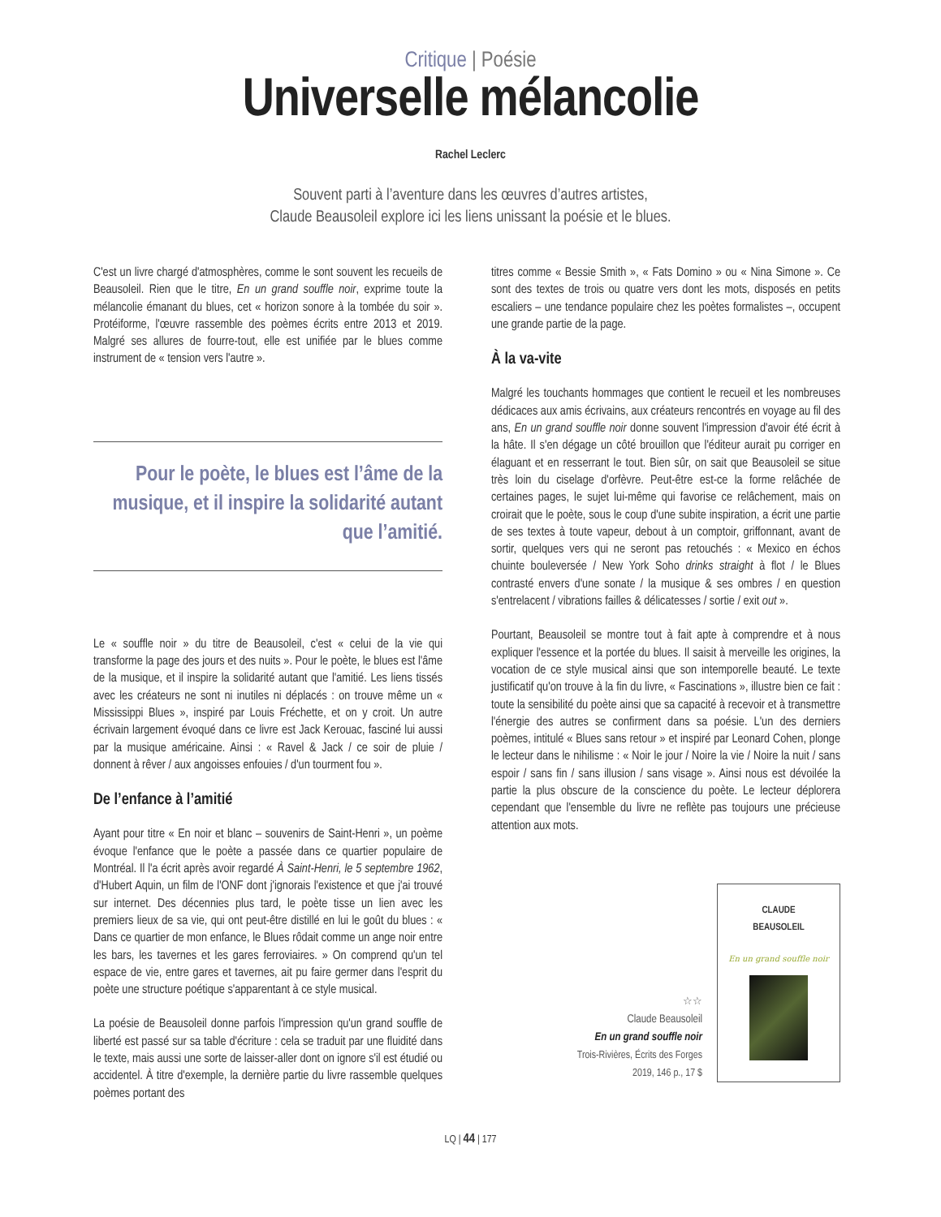Critique | Poésie
Universelle mélancolie
Rachel Leclerc
Souvent parti à l’aventure dans les œuvres d’autres artistes,
Claude Beausoleil explore ici les liens unissant la poésie et le blues.
C'est un livre chargé d'atmosphères, comme le sont souvent les recueils de Beausoleil. Rien que le titre, En un grand souffle noir, exprime toute la mélancolie émanant du blues, cet « horizon sonore à la tombée du soir ». Protéiforme, l'œuvre rassemble des poèmes écrits entre 2013 et 2019. Malgré ses allures de fourre-tout, elle est unifiée par le blues comme instrument de « tension vers l'autre ».
Pour le poète, le blues est l’âme de la musique, et il inspire la solidarité autant que l’amitié.
Le « souffle noir » du titre de Beausoleil, c'est « celui de la vie qui transforme la page des jours et des nuits ». Pour le poète, le blues est l'âme de la musique, et il inspire la solidarité autant que l'amitié. Les liens tissés avec les créateurs ne sont ni inutiles ni déplacés : on trouve même un « Mississippi Blues », inspiré par Louis Fréchette, et on y croit. Un autre écrivain largement évoqué dans ce livre est Jack Kerouac, fasciné lui aussi par la musique américaine. Ainsi : « Ravel & Jack / ce soir de pluie / donnent à rêver / aux angoisses enfouies / d'un tourment fou ».
De l’enfance à l’amitié
Ayant pour titre « En noir et blanc – souvenirs de Saint-Henri », un poème évoque l'enfance que le poète a passée dans ce quartier populaire de Montréal. Il l'a écrit après avoir regardé À Saint-Henri, le 5 septembre 1962, d'Hubert Aquin, un film de l'ONF dont j'ignorais l'existence et que j'ai trouvé sur internet. Des décennies plus tard, le poète tisse un lien avec les premiers lieux de sa vie, qui ont peut-être distillé en lui le goût du blues : « Dans ce quartier de mon enfance, le Blues rôdait comme un ange noir entre les bars, les tavernes et les gares ferroviaires. » On comprend qu'un tel espace de vie, entre gares et tavernes, ait pu faire germer dans l'esprit du poète une structure poétique s'apparentant à ce style musical.
La poésie de Beausoleil donne parfois l'impression qu'un grand souffle de liberté est passé sur sa table d'écriture : cela se traduit par une fluidité dans le texte, mais aussi une sorte de laisser-aller dont on ignore s'il est étudié ou accidentel. À titre d'exemple, la dernière partie du livre rassemble quelques poèmes portant des
titres comme « Bessie Smith », « Fats Domino » ou « Nina Simone ». Ce sont des textes de trois ou quatre vers dont les mots, disposés en petits escaliers – une tendance populaire chez les poètes formalistes –, occupent une grande partie de la page.
À la va-vite
Malgré les touchants hommages que contient le recueil et les nombreuses dédicaces aux amis écrivains, aux créateurs rencontrés en voyage au fil des ans, En un grand souffle noir donne souvent l'impression d'avoir été écrit à la hâte. Il s'en dégage un côté brouillon que l'éditeur aurait pu corriger en élaguant et en resserrant le tout. Bien sûr, on sait que Beausoleil se situe très loin du ciselage d'orfèvre. Peut-être est-ce la forme relâchée de certaines pages, le sujet lui-même qui favorise ce relâchement, mais on croirait que le poète, sous le coup d'une subite inspiration, a écrit une partie de ses textes à toute vapeur, debout à un comptoir, griffonnant, avant de sortir, quelques vers qui ne seront pas retouchés : « Mexico en échos chuinte bouleversée / New York Soho drinks straight à flot / le Blues contrasté envers d'une sonate / la musique & ses ombres / en question s'entrelacent / vibrations failles & délicatesses / sortie / exit out ».
Pourtant, Beausoleil se montre tout à fait apte à comprendre et à nous expliquer l'essence et la portée du blues. Il saisit à merveille les origines, la vocation de ce style musical ainsi que son intemporelle beauté. Le texte justificatif qu'on trouve à la fin du livre, « Fascinations », illustre bien ce fait : toute la sensibilité du poète ainsi que sa capacité à recevoir et à transmettre l'énergie des autres se confirment dans sa poésie. L'un des derniers poèmes, intitulé « Blues sans retour » et inspiré par Leonard Cohen, plonge le lecteur dans le nihilisme : « Noir le jour / Noire la vie / Noire la nuit / sans espoir / sans fin / sans illusion / sans visage ». Ainsi nous est dévoilée la partie la plus obscure de la conscience du poète. Le lecteur déplorera cependant que l'ensemble du livre ne reflète pas toujours une précieuse attention aux mots.
☆☆
Claude Beausoleil
En un grand souffle noir
Trois-Rivières, Écrits des Forges
2019, 146 p., 17 $
CLAUDE
BEAUSOLEIL
En un grand souffle noir
LQ | 44 | 177